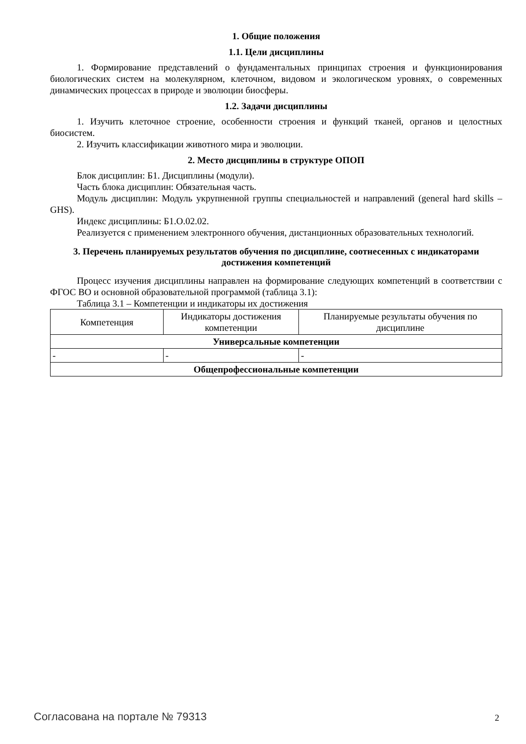1. Общие положения
1.1. Цели дисциплины
1. Формирование представлений о фундаментальных принципах строения и функционирования биологических систем на молекулярном, клеточном, видовом и экологическом уровнях, о современных динамических процессах в природе и эволюции биосферы.
1.2. Задачи дисциплины
1. Изучить клеточное строение, особенности строения и функций тканей, органов и целостных биосистем.
2. Изучить классификации животного мира и эволюции.
2. Место дисциплины в структуре ОПОП
Блок дисциплин: Б1. Дисциплины (модули).
Часть блока дисциплин: Обязательная часть.
Модуль дисциплин: Модуль укрупненной группы специальностей и направлений (general hard skills – GHS).
Индекс дисциплины: Б1.О.02.02.
Реализуется с применением электронного обучения, дистанционных образовательных технологий.
3. Перечень планируемых результатов обучения по дисциплине, соотнесенных с индикаторами достижения компетенций
Процесс изучения дисциплины направлен на формирование следующих компетенций в соответствии с ФГОС ВО и основной образовательной программой (таблица 3.1):
Таблица 3.1 – Компетенции и индикаторы их достижения
| Компетенция | Индикаторы достижения компетенции | Планируемые результаты обучения по дисциплине |
| --- | --- | --- |
| Универсальные компетенции | | |
| - | - | - |
| Общепрофессиональные компетенции | | |
Согласована на портале № 79313 2